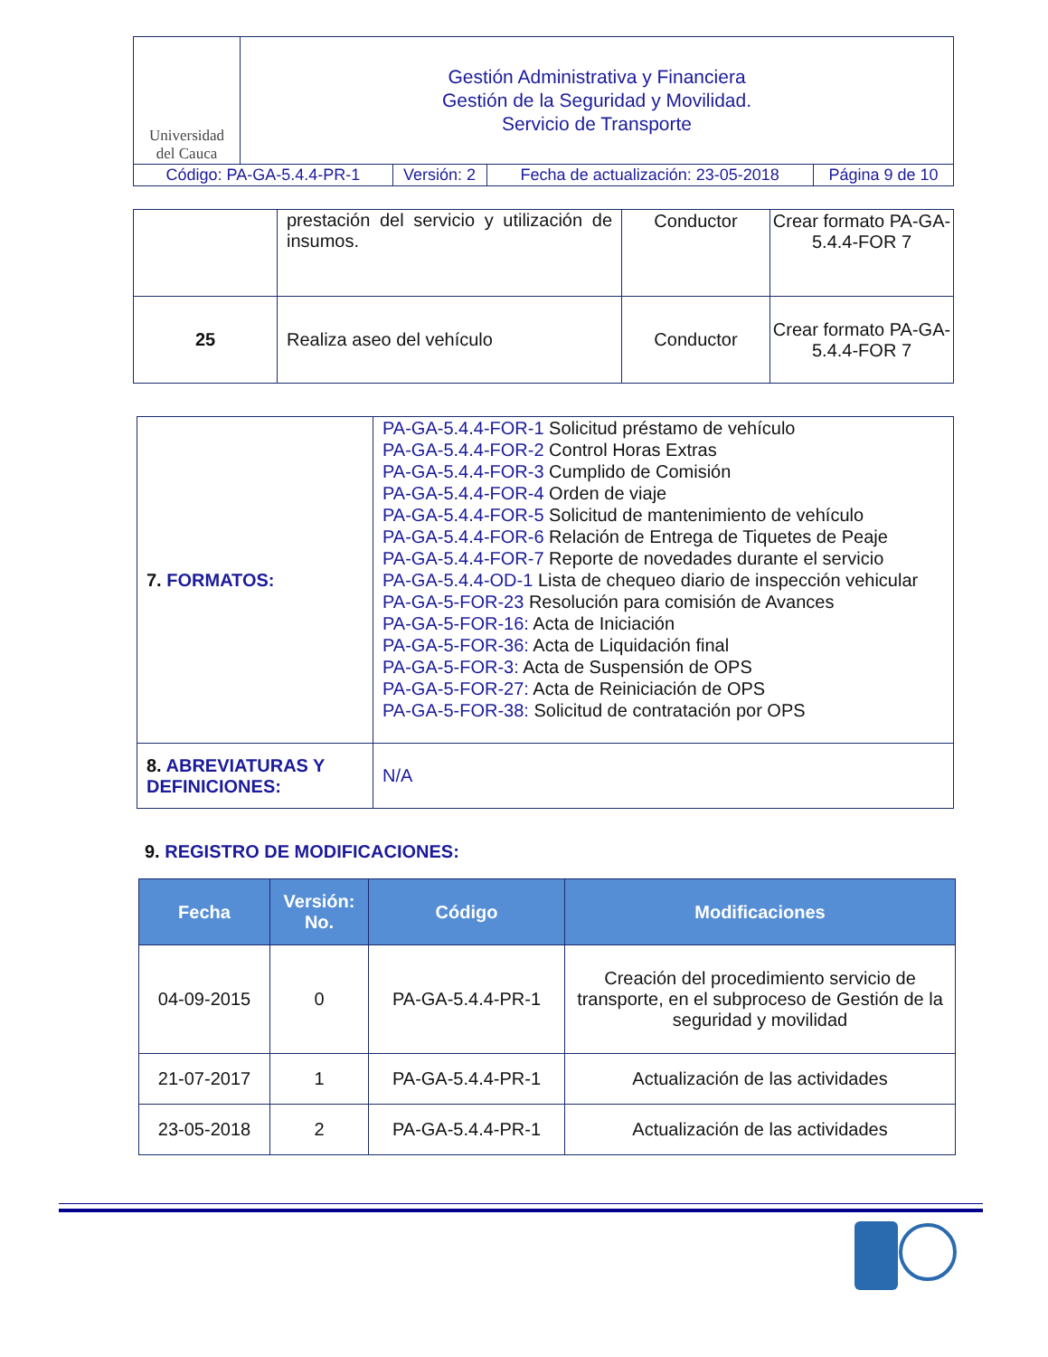| Universidad del Cauca | Gestión Administrativa y Financiera Gestión de la Seguridad y Movilidad. Servicio de Transporte | | | |
| Código: PA-GA-5.4.4-PR-1 | | Versión: 2 | Fecha de actualización: 23-05-2018 | Página 9 de 10 |
| | prestación del servicio y utilización de insumos. | Conductor | Crear formato PA-GA-5.4.4-FOR 7 |
| 25 | Realiza aseo del vehículo | Conductor | Crear formato PA-GA-5.4.4-FOR 7 |
| 7. FORMATOS: | PA-GA-5.4.4-FOR-1 Solicitud préstamo de vehículo PA-GA-5.4.4-FOR-2 Control Horas Extras PA-GA-5.4.4-FOR-3 Cumplido de Comisión PA-GA-5.4.4-FOR-4 Orden de viaje PA-GA-5.4.4-FOR-5 Solicitud de mantenimiento de vehículo PA-GA-5.4.4-FOR-6 Relación de Entrega de Tiquetes de Peaje PA-GA-5.4.4-FOR-7 Reporte de novedades durante el servicio PA-GA-5.4.4-OD-1 Lista de chequeo diario de inspección vehicular PA-GA-5-FOR-23 Resolución para comisión de Avances PA-GA-5-FOR-16: Acta de Iniciación PA-GA-5-FOR-36: Acta de Liquidación final PA-GA-5-FOR-3: Acta de Suspensión de OPS PA-GA-5-FOR-27: Acta de Reiniciación de OPS PA-GA-5-FOR-38: Solicitud de contratación por OPS |
| 8. ABREVIATURAS Y DEFINICIONES: | N/A |
9. REGISTRO DE MODIFICACIONES:
| Fecha | Versión: No. | Código | Modificaciones |
| --- | --- | --- | --- |
| 04-09-2015 | 0 | PA-GA-5.4.4-PR-1 | Creación del procedimiento servicio de transporte, en el subproceso de Gestión de la seguridad y movilidad |
| 21-07-2017 | 1 | PA-GA-5.4.4-PR-1 | Actualización de las actividades |
| 23-05-2018 | 2 | PA-GA-5.4.4-PR-1 | Actualización de las actividades |